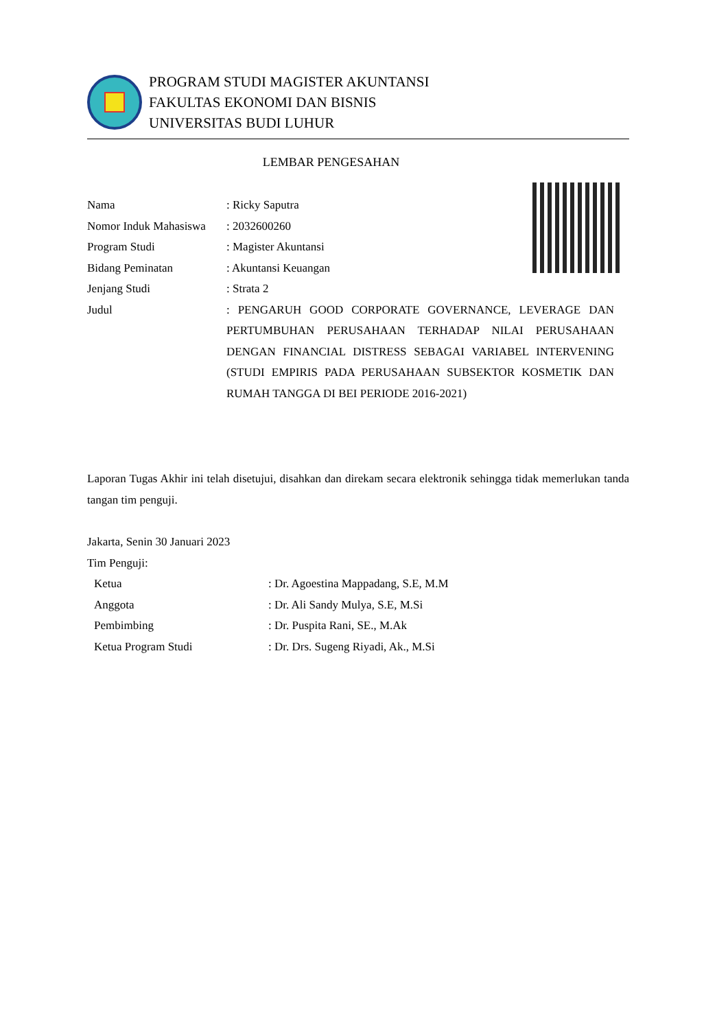PROGRAM STUDI MAGISTER AKUNTANSI
FAKULTAS EKONOMI DAN BISNIS
UNIVERSITAS BUDI LUHUR
LEMBAR PENGESAHAN
| Nama | : Ricky Saputra |
| Nomor Induk Mahasiswa | : 2032600260 |
| Program Studi | : Magister Akuntansi |
| Bidang Peminatan | : Akuntansi Keuangan |
| Jenjang Studi | : Strata 2 |
| Judul | : PENGARUH GOOD CORPORATE GOVERNANCE, LEVERAGE DAN PERTUMBUHAN PERUSAHAAN TERHADAP NILAI PERUSAHAAN DENGAN FINANCIAL DISTRESS SEBAGAI VARIABEL INTERVENING (STUDI EMPIRIS PADA PERUSAHAAN SUBSEKTOR KOSMETIK DAN RUMAH TANGGA DI BEI PERIODE 2016-2021) |
Laporan Tugas Akhir ini telah disetujui, disahkan dan direkam secara elektronik sehingga tidak memerlukan tanda tangan tim penguji.
Jakarta, Senin 30 Januari 2023
Tim Penguji:
| Ketua | : Dr. Agoestina Mappadang, S.E, M.M |
| Anggota | : Dr. Ali Sandy Mulya, S.E, M.Si |
| Pembimbing | : Dr. Puspita Rani, SE., M.Ak |
| Ketua Program Studi | : Dr. Drs. Sugeng Riyadi, Ak., M.Si |